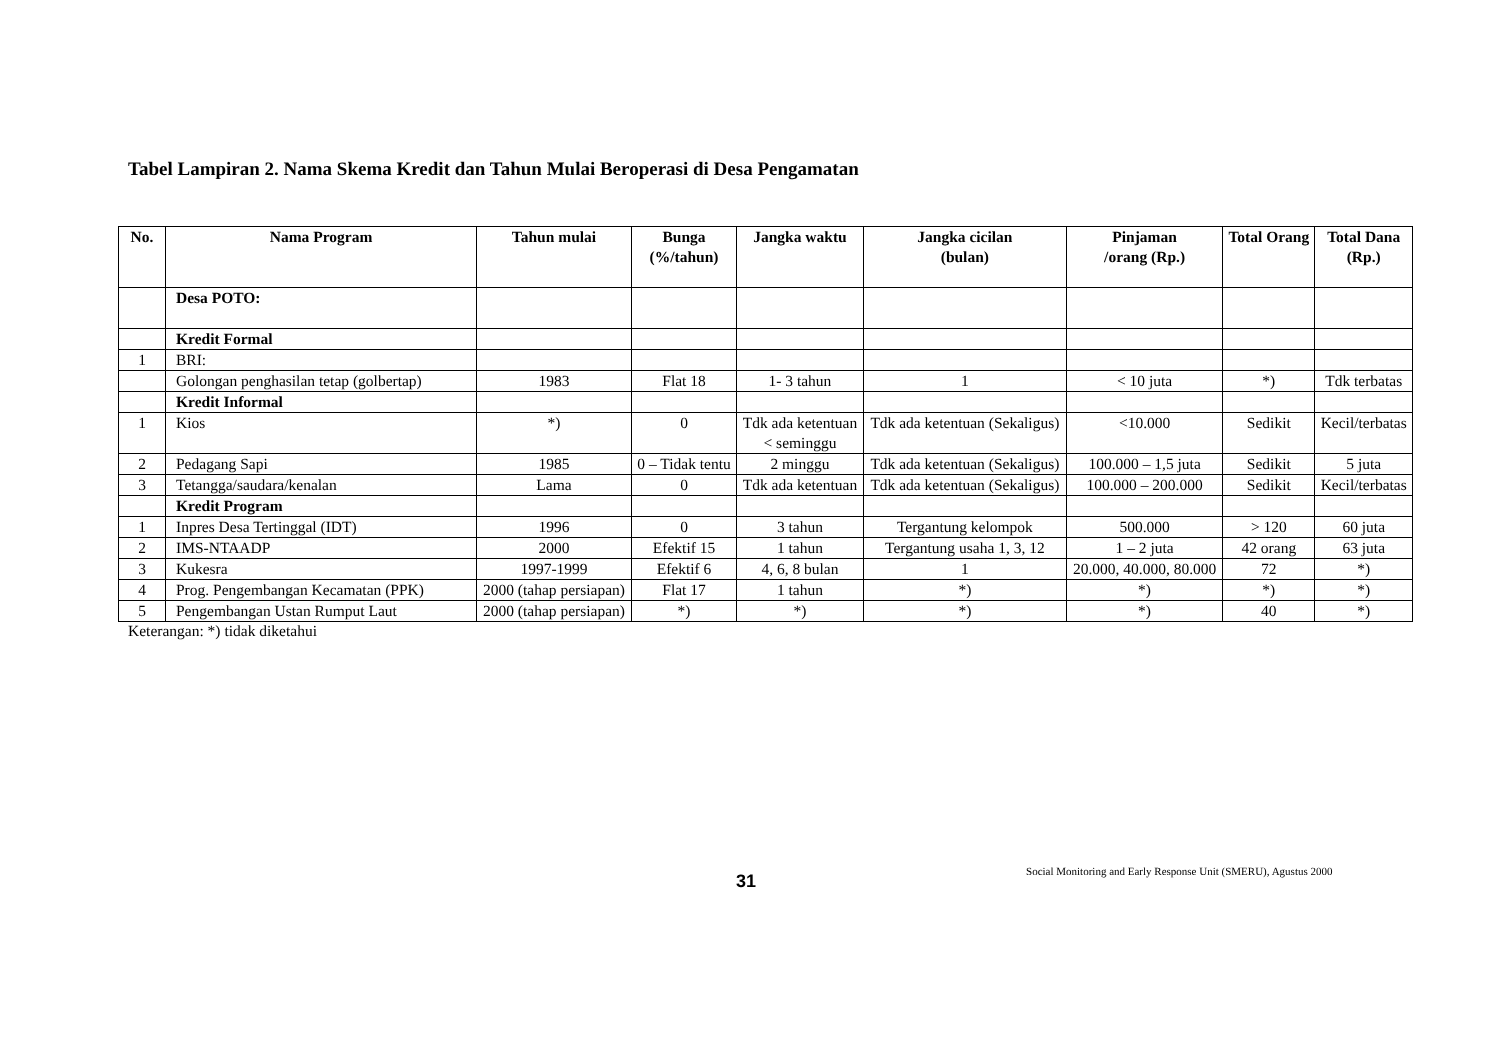Tabel Lampiran 2. Nama Skema Kredit dan Tahun Mulai Beroperasi di Desa Pengamatan
| No. | Nama Program | Tahun mulai | Bunga (%/tahun) | Jangka waktu | Jangka cicilan (bulan) | Pinjaman /orang (Rp.) | Total Orang | Total Dana (Rp.) |
| --- | --- | --- | --- | --- | --- | --- | --- | --- |
| | Desa POTO: | | | | | | | |
| | Kredit Formal | | | | | | | |
| 1 | BRI: | | | | | | | |
| | Golongan penghasilan tetap (golbertap) | 1983 | Flat 18 | 1- 3 tahun | 1 | < 10 juta | *) | Tdk terbatas |
| | Kredit Informal | | | | | | | |
| 1 | Kios | *) | 0 | Tdk ada ketentuan < seminggu | Tdk ada ketentuan (Sekaligus) | <10.000 | Sedikit | Kecil/terbatas |
| 2 | Pedagang Sapi | 1985 | 0 – Tidak tentu | 2 minggu | Tdk ada ketentuan (Sekaligus) | 100.000 – 1,5 juta | Sedikit | 5 juta |
| 3 | Tetangga/saudara/kenalan | Lama | 0 | Tdk ada ketentuan | Tdk ada ketentuan (Sekaligus) | 100.000 – 200.000 | Sedikit | Kecil/terbatas |
| | Kredit Program | | | | | | | |
| 1 | Inpres Desa Tertinggal (IDT) | 1996 | 0 | 3 tahun | Tergantung kelompok | 500.000 | > 120 | 60 juta |
| 2 | IMS-NTAADP | 2000 | Efektif 15 | 1 tahun | Tergantung usaha 1, 3, 12 | 1 – 2 juta | 42 orang | 63 juta |
| 3 | Kukesra | 1997-1999 | Efektif 6 | 4, 6, 8 bulan | 1 | 20.000, 40.000, 80.000 | 72 | *) |
| 4 | Prog. Pengembangan Kecamatan (PPK) | 2000 (tahap persiapan) | Flat 17 | 1 tahun | *) | *) | *) | *) |
| 5 | Pengembangan Ustan Rumput Laut | 2000 (tahap persiapan) | *) | *) | *) | *) | 40 | *) |
Keterangan: *) tidak diketahui
31 Social Monitoring and Early Response Unit (SMERU), Agustus 2000